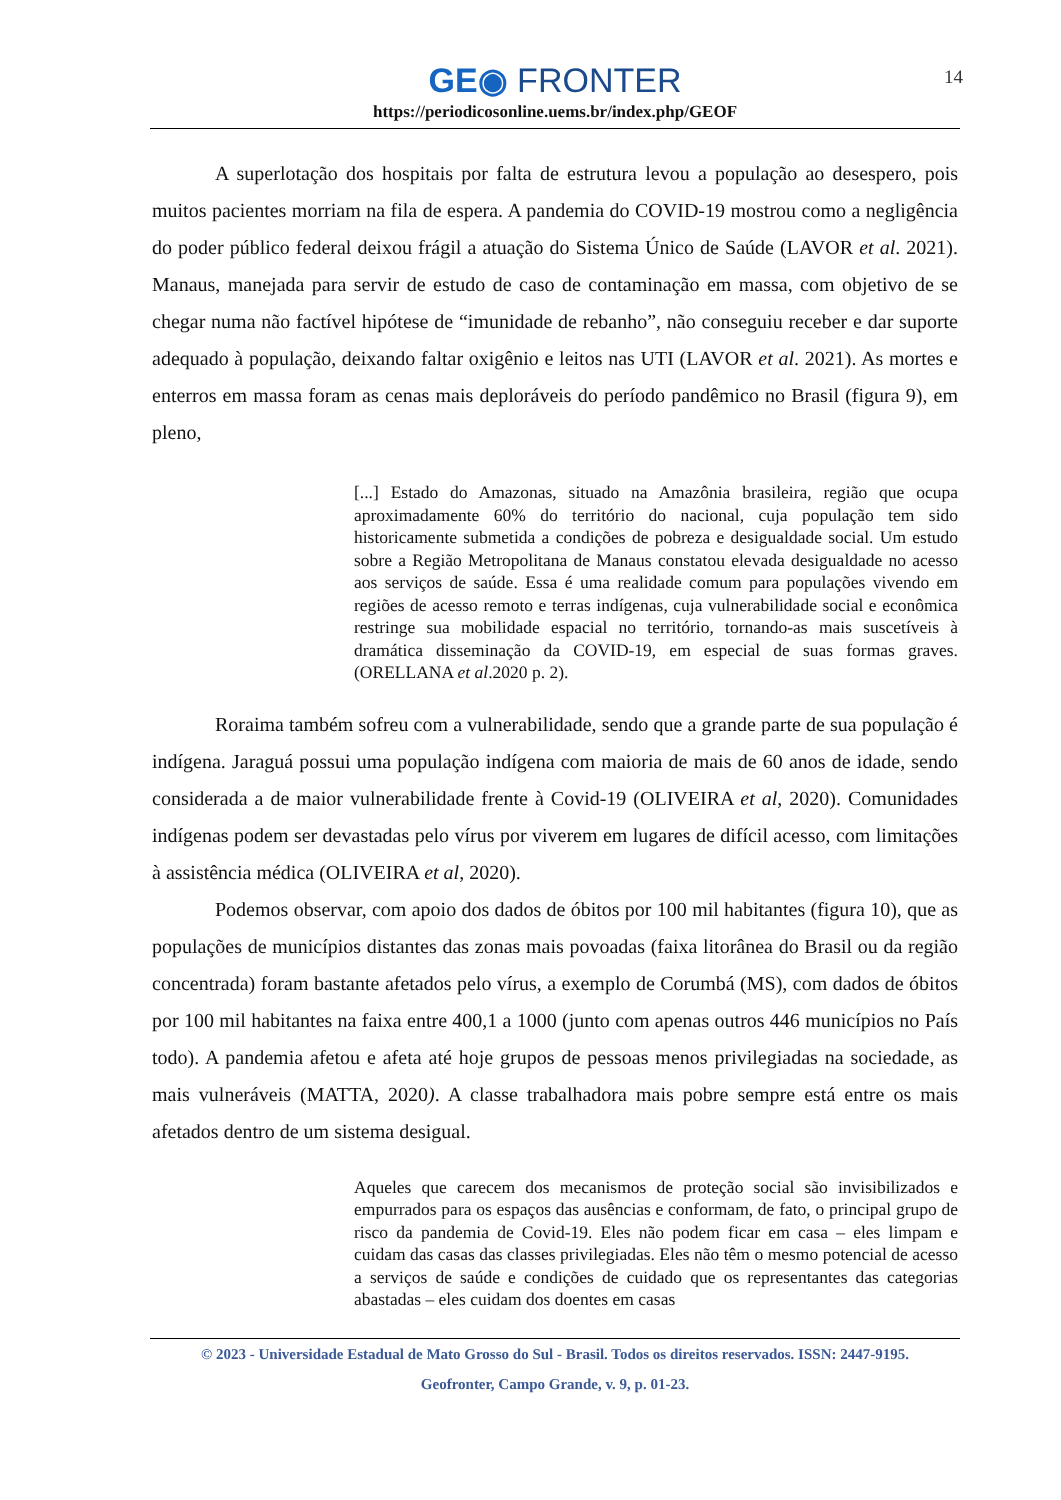14
GE◉ FRONTER
https://periodicosonline.uems.br/index.php/GEOF
A superlotação dos hospitais por falta de estrutura levou a população ao desespero, pois muitos pacientes morriam na fila de espera. A pandemia do COVID-19 mostrou como a negligência do poder público federal deixou frágil a atuação do Sistema Único de Saúde (LAVOR et al. 2021). Manaus, manejada para servir de estudo de caso de contaminação em massa, com objetivo de se chegar numa não factível hipótese de “imunidade de rebanho”, não conseguiu receber e dar suporte adequado à população, deixando faltar oxigênio e leitos nas UTI (LAVOR et al. 2021). As mortes e enterros em massa foram as cenas mais deploráveis do período pandêmico no Brasil (figura 9), em pleno,
[...] Estado do Amazonas, situado na Amazônia brasileira, região que ocupa aproximadamente 60% do território do nacional, cuja população tem sido historicamente submetida a condições de pobreza e desigualdade social. Um estudo sobre a Região Metropolitana de Manaus constatou elevada desigualdade no acesso aos serviços de saúde. Essa é uma realidade comum para populações vivendo em regiões de acesso remoto e terras indígenas, cuja vulnerabilidade social e econômica restringe sua mobilidade espacial no território, tornando-as mais suscetíveis à dramática disseminação da COVID-19, em especial de suas formas graves. (ORELLANA et al.2020 p. 2).
Roraima também sofreu com a vulnerabilidade, sendo que a grande parte de sua população é indígena. Jaraguá possui uma população indígena com maioria de mais de 60 anos de idade, sendo considerada a de maior vulnerabilidade frente à Covid-19 (OLIVEIRA et al, 2020). Comunidades indígenas podem ser devastadas pelo vírus por viverem em lugares de difícil acesso, com limitações à assistência médica (OLIVEIRA et al, 2020).
Podemos observar, com apoio dos dados de óbitos por 100 mil habitantes (figura 10), que as populações de municípios distantes das zonas mais povoadas (faixa litorânea do Brasil ou da região concentrada) foram bastante afetados pelo vírus, a exemplo de Corumbá (MS), com dados de óbitos por 100 mil habitantes na faixa entre 400,1 a 1000 (junto com apenas outros 446 municípios no País todo). A pandemia afetou e afeta até hoje grupos de pessoas menos privilegiadas na sociedade, as mais vulneráveis (MATTA, 2020). A classe trabalhadora mais pobre sempre está entre os mais afetados dentro de um sistema desigual.
Aqueles que carecem dos mecanismos de proteção social são invisibilizados e empurrados para os espaços das ausências e conformam, de fato, o principal grupo de risco da pandemia de Covid-19. Eles não podem ficar em casa – eles limpam e cuidam das casas das classes privilegiadas. Eles não têm o mesmo potencial de acesso a serviços de saúde e condições de cuidado que os representantes das categorias abastadas – eles cuidam dos doentes em casas
© 2023 - Universidade Estadual de Mato Grosso do Sul - Brasil. Todos os direitos reservados. ISSN: 2447-9195.
Geofronter, Campo Grande, v. 9, p. 01-23.